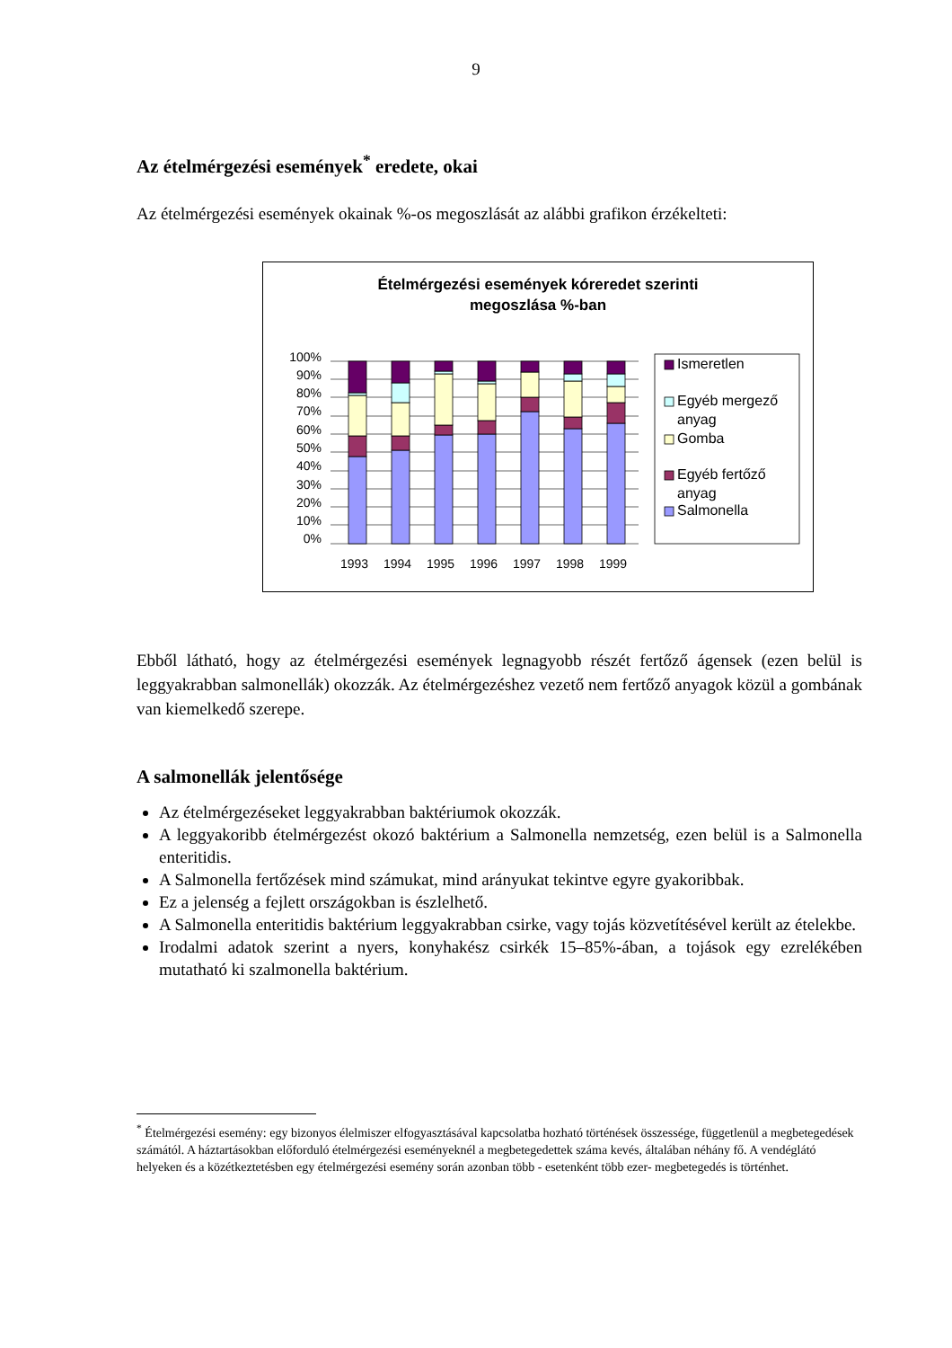9
Az ételmérgezési események<sup>*</sup> eredete, okai
Az ételmérgezési események okainak %-os megoszlását az alábbi grafikon érzékelteti:
Ételmérgezési események kóreredet szerinti
megoszlása %-ban
100%
90%
80%
70%
60%
50%
40%
30%
20%
10%
0%
1993
1994
1995
1996
1997
1998
1999
Ismeretlen
Egyéb mergező
anyag
Gomba
Egyéb fertőző
anyag
Salmonella
Ebből látható, hogy az ételmérgezési események legnagyobb részét fertőző ágensek (ezen belül is leggyakrabban salmonellák) okozzák. Az ételmérgezéshez vezető nem fertőző anyagok közül a gombának van kiemelkedő szerepe.
A salmonellák jelentősége
Az ételmérgezéseket leggyakrabban baktériumok okozzák.
A leggyakoribb ételmérgezést okozó baktérium a Salmonella nemzetség, ezen belül is a Salmonella enteritidis.
A Salmonella fertőzések mind számukat, mind arányukat tekintve egyre gyakoribbak.
Ez a jelenség a fejlett országokban is észlelhető.
A Salmonella enteritidis baktérium leggyakrabban csirke, vagy tojás közvetítésével került az ételekbe.
Irodalmi adatok szerint a nyers, konyhakész csirkék 15–85%-ában, a tojások egy ezrelékében mutatható ki szalmonella baktérium.
<sup>*</sup> Ételmérgezési esemény: egy bizonyos élelmiszer elfogyasztásával kapcsolatba hozható történések összessége, függetlenül a megbetegedések számától. A háztartásokban előforduló ételmérgezési eseményeknél a megbetegedettek száma kevés, általában néhány fő. A vendéglátó helyeken és a közétkeztetésben egy ételmérgezési esemény során azonban több - esetenként több ezer- megbetegedés is történhet.